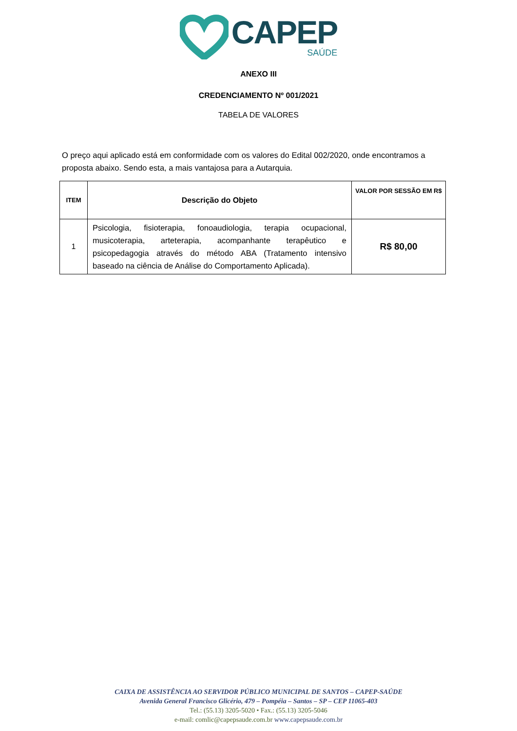CAPEP
SAÚDE
ANEXO III
CREDENCIAMENTO Nº 001/2021
TABELA DE VALORES
O preço aqui aplicado está em conformidade com os valores do Edital 002/2020, onde encontramos a proposta abaixo. Sendo esta, a mais vantajosa para a Autarquia.
| ITEM | Descrição do Objeto | VALOR POR SESSÃO EM R$ |
| --- | --- | --- |
| 1 | Psicologia, fisioterapia, fonoaudiologia, terapia ocupacional, musicoterapia, arteterapia, acompanhante terapêutico e psicopedagogia através do método ABA (Tratamento intensivo baseado na ciência de Análise do Comportamento Aplicada). | R$ 80,00 |
CAIXA DE ASSISTÊNCIA AO SERVIDOR PÚBLICO MUNICIPAL DE SANTOS – CAPEP-SAÚDE
Avenida General Francisco Glicério, 479 – Pompéia – Santos – SP – CEP 11065-403
Tel.: (55.13) 3205-5020 • Fax.: (55.13) 3205-5046
e-mail: comlic@capepsaude.com.br www.capepsaude.com.br